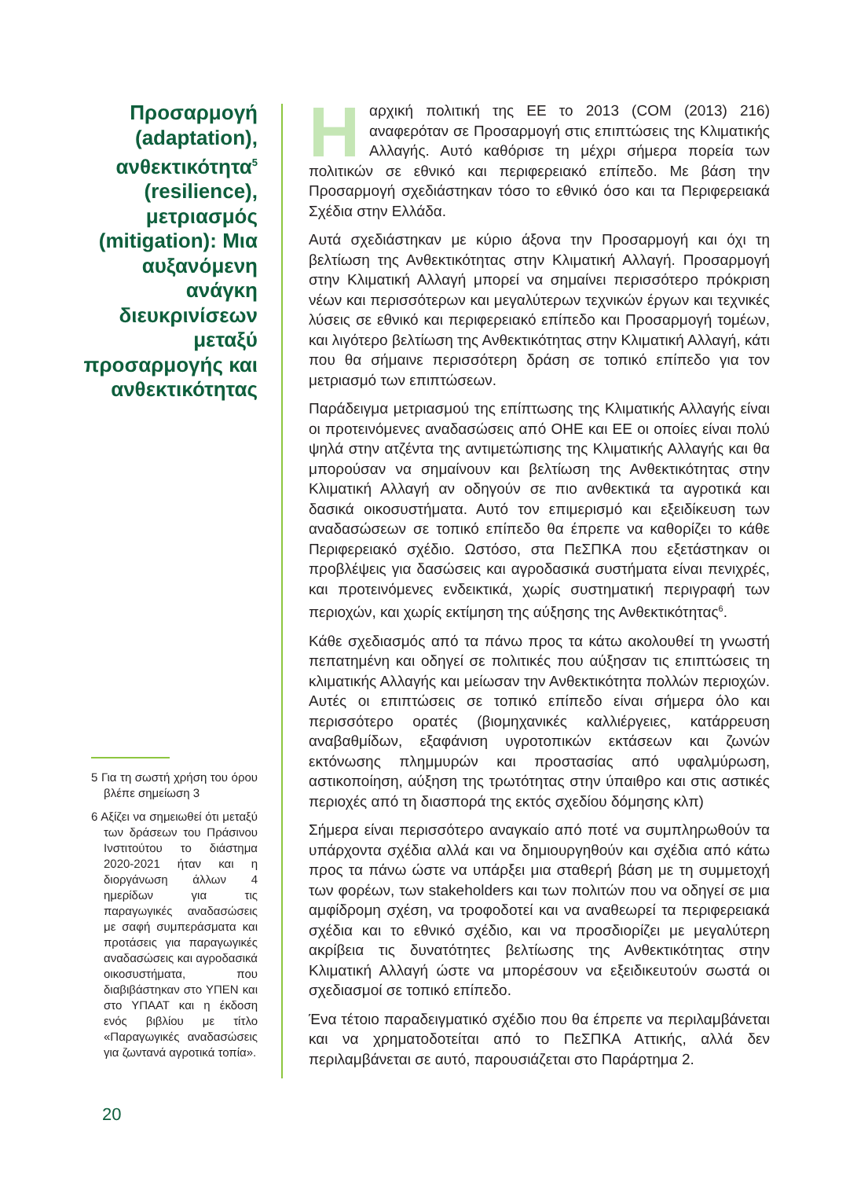Προσαρμογή (adaptation), ανθεκτικότητα<sup>5</sup> (resilience), μετριασμός (mitigation): Μια αυξανόμενη ανάγκη διευκρινίσεων μεταξύ προσαρμογής και ανθεκτικότητας
5 Για τη σωστή χρήση του όρου βλέπε σημείωση 3
6 Αξίζει να σημειωθεί ότι μεταξύ των δράσεων του Πράσινου Ινστιτούτου το διάστημα 2020-2021 ήταν και η διοργάνωση άλλων 4 ημερίδων για τις παραγωγικές αναδασώσεις με σαφή συμπεράσματα και προτάσεις για παραγωγικές αναδασώσεις και αγροδασικά οικοσυστήματα, που διαβιβάστηκαν στο ΥΠΕΝ και στο ΥΠΑΑΤ και η έκδοση ενός βιβλίου με τίτλο «Παραγωγικές αναδασώσεις για ζωντανά αγροτικά τοπία».
Ηαρχική πολιτική της ΕΕ το 2013 (COM (2013) 216) αναφερόταν σε Προσαρμογή στις επιπτώσεις της Κλιματικής Αλλαγής. Αυτό καθόρισε τη μέχρι σήμερα πορεία των πολιτικών σε εθνικό και περιφερειακό επίπεδο. Με βάση την Προσαρμογή σχεδιάστηκαν τόσο το εθνικό όσο και τα Περιφερειακά Σχέδια στην Ελλάδα.
Αυτά σχεδιάστηκαν με κύριο άξονα την Προσαρμογή και όχι τη βελτίωση της Ανθεκτικότητας στην Κλιματική Αλλαγή. Προσαρμογή στην Κλιματική Αλλαγή μπορεί να σημαίνει περισσότερο πρόκριση νέων και περισσότερων και μεγαλύτερων τεχνικών έργων και τεχνικές λύσεις σε εθνικό και περιφερειακό επίπεδο και Προσαρμογή τομέων, και λιγότερο βελτίωση της Ανθεκτικότητας στην Κλιματική Αλλαγή, κάτι που θα σήμαινε περισσότερη δράση σε τοπικό επίπεδο για τον μετριασμό των επιπτώσεων.
Παράδειγμα μετριασμού της επίπτωσης της Κλιματικής Αλλαγής είναι οι προτεινόμενες αναδασώσεις από ΟΗΕ και ΕΕ οι οποίες είναι πολύ ψηλά στην ατζέντα της αντιμετώπισης της Κλιματικής Αλλαγής και θα μπορούσαν να σημαίνουν και βελτίωση της Ανθεκτικότητας στην Κλιματική Αλλαγή αν οδηγούν σε πιο ανθεκτικά τα αγροτικά και δασικά οικοσυστήματα. Αυτό τον επιμερισμό και εξειδίκευση των αναδασώσεων σε τοπικό επίπεδο θα έπρεπε να καθορίζει το κάθε Περιφερειακό σχέδιο. Ωστόσο, στα ΠεΣΠΚΑ που εξετάστηκαν οι προβλέψεις για δασώσεις και αγροδασικά συστήματα είναι πενιχρές, και προτεινόμενες ενδεικτικά, χωρίς συστηματική περιγραφή των περιοχών, και χωρίς εκτίμηση της αύξησης της Ανθεκτικότητας<sup>6</sup>.
Κάθε σχεδιασμός από τα πάνω προς τα κάτω ακολουθεί τη γνωστή πεπατημένη και οδηγεί σε πολιτικές που αύξησαν τις επιπτώσεις τη κλιματικής Αλλαγής και μείωσαν την Ανθεκτικότητα πολλών περιοχών. Αυτές οι επιπτώσεις σε τοπικό επίπεδο είναι σήμερα όλο και περισσότερο ορατές (βιομηχανικές καλλιέργειες, κατάρρευση αναβαθμίδων, εξαφάνιση υγροτοπικών εκτάσεων και ζωνών εκτόνωσης πλημμυρών και προστασίας από υφαλμύρωση, αστικοποίηση, αύξηση της τρωτότητας στην ύπαιθρο και στις αστικές περιοχές από τη διασπορά της εκτός σχεδίου δόμησης κλπ)
Σήμερα είναι περισσότερο αναγκαίο από ποτέ να συμπληρωθούν τα υπάρχοντα σχέδια αλλά και να δημιουργηθούν και σχέδια από κάτω προς τα πάνω ώστε να υπάρξει μια σταθερή βάση με τη συμμετοχή των φορέων, των stakeholders και των πολιτών που να οδηγεί σε μια αμφίδρομη σχέση, να τροφοδοτεί και να αναθεωρεί τα περιφερειακά σχέδια και το εθνικό σχέδιο, και να προσδιορίζει με μεγαλύτερη ακρίβεια τις δυνατότητες βελτίωσης της Ανθεκτικότητας στην Κλιματική Αλλαγή ώστε να μπορέσουν να εξειδικευτούν σωστά οι σχεδιασμοί σε τοπικό επίπεδο.
Ένα τέτοιο παραδειγματικό σχέδιο που θα έπρεπε να περιλαμβάνεται και να χρηματοδοτείται από το ΠεΣΠΚΑ Αττικής, αλλά δεν περιλαμβάνεται σε αυτό, παρουσιάζεται στο Παράρτημα 2.
20